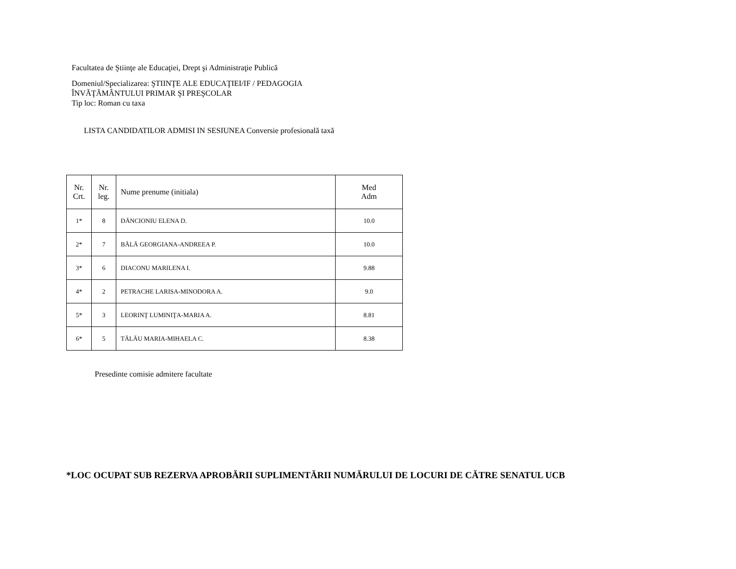Facultatea de Ştiinţe ale Educaţiei, Drept şi Administraţie Publică
Domeniul/Specializarea: ŞTIINŢE ALE EDUCAŢIEI/IF / PEDAGOGIA
ÎNVĂŢĂMÂNTULUI PRIMAR ŞI PREŞCOLAR
Tip loc: Roman cu taxa
LISTA CANDIDATILOR ADMISI IN SESIUNEA Conversie profesională taxă
| Nr. Crt. | Nr. leg. | Nume prenume (initiala) | Med Adm |
| --- | --- | --- | --- |
| 1* | 8 | DĂNCIONIU ELENA D. | 10.0 |
| 2* | 7 | BĂLĂ GEORGIANA-ANDREEA P. | 10.0 |
| 3* | 6 | DIACONU MARILENA I. | 9.88 |
| 4* | 2 | PETRACHE LARISA-MINODORA A. | 9.0 |
| 5* | 3 | LEORINŢ LUMINIŢA-MARIA A. | 8.81 |
| 6* | 5 | TĂLĂU MARIA-MIHAELA C. | 8.38 |
Presedinte comisie admitere facultate
*LOC OCUPAT SUB REZERVA APROBĂRII SUPLIMENTĂRII NUMĂRULUI DE LOCURI DE CĂTRE SENATUL UCB